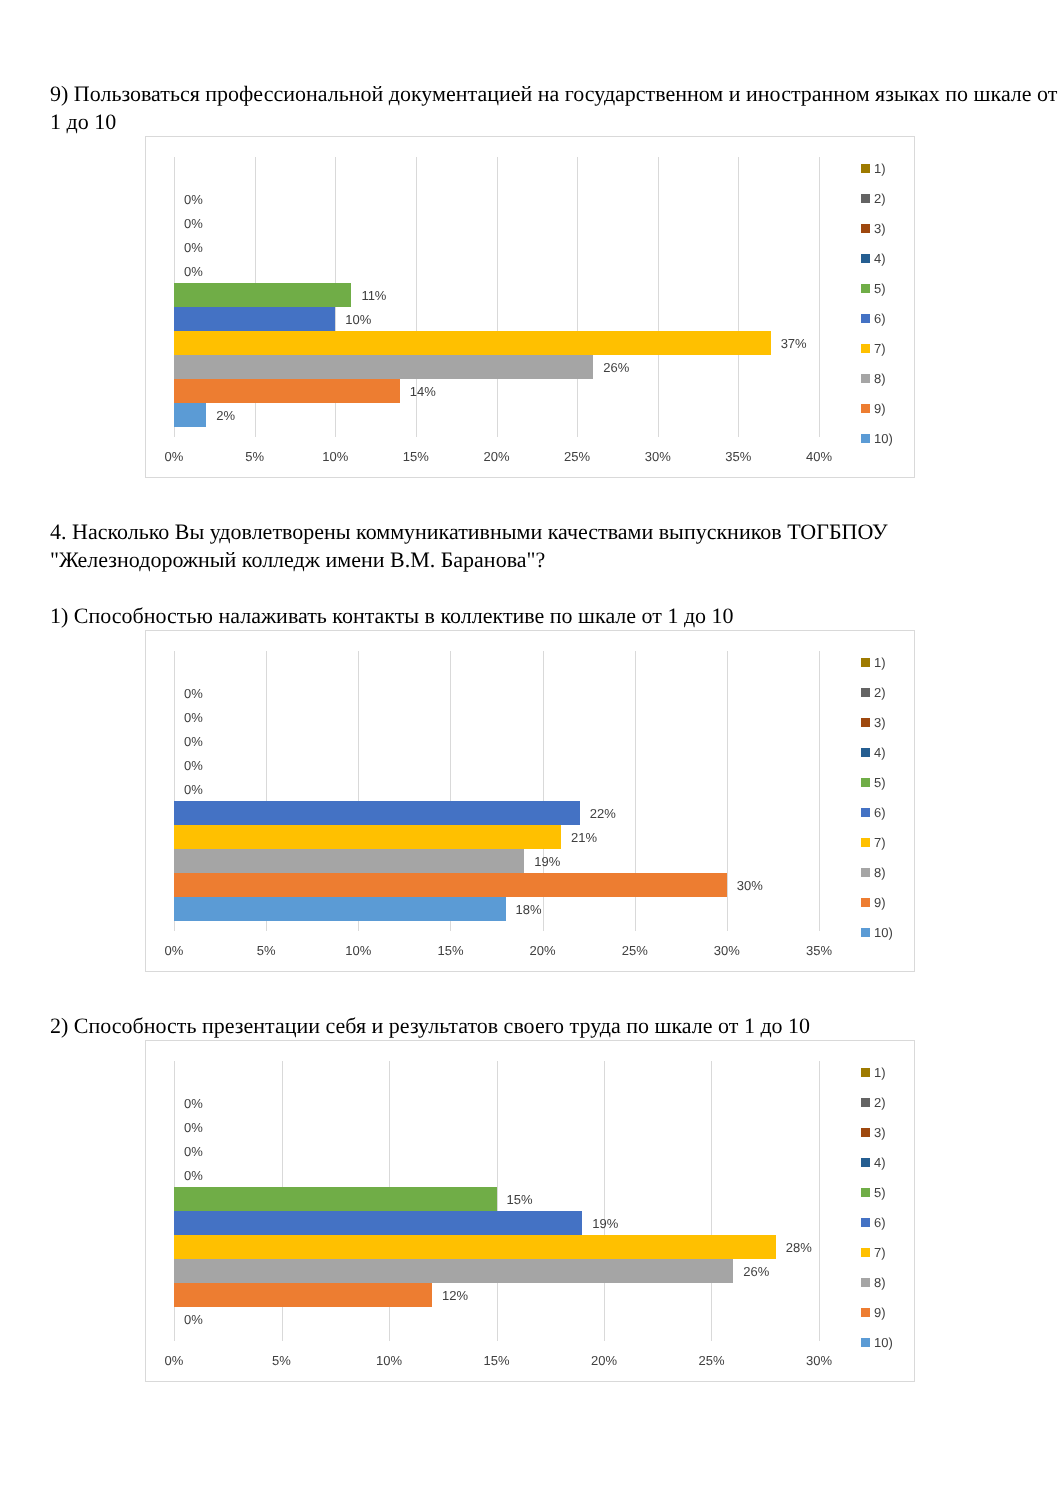9) Пользоваться профессиональной документацией на государственном и иностранном языках по шкале от 1 до 10
0%
0%
0%
0%
11%
10%
37%
26%
14%
2%
0% 5% 10% 15% 20% 25% 30% 35% 40%
1)
2)
3)
4)
5)
6)
7)
8)
9)
10)
4. Насколько Вы удовлетворены коммуникативными качествами выпускников ТОГБПОУ "Железнодорожный колледж имени В.М. Баранова"?
1) Способностью налаживать контакты в коллективе по шкале от 1 до 10
0%
0%
0%
0%
0%
22%
21%
19%
30%
18%
0% 5% 10% 15% 20% 25% 30% 35%
1)
2)
3)
4)
5)
6)
7)
8)
9)
10)
2) Способность презентации себя и результатов своего труда по шкале от 1 до 10
0%
0%
0%
0%
15%
19%
28%
26%
12%
0%
0% 5% 10% 15% 20% 25% 30%
1)
2)
3)
4)
5)
6)
7)
8)
9)
10)